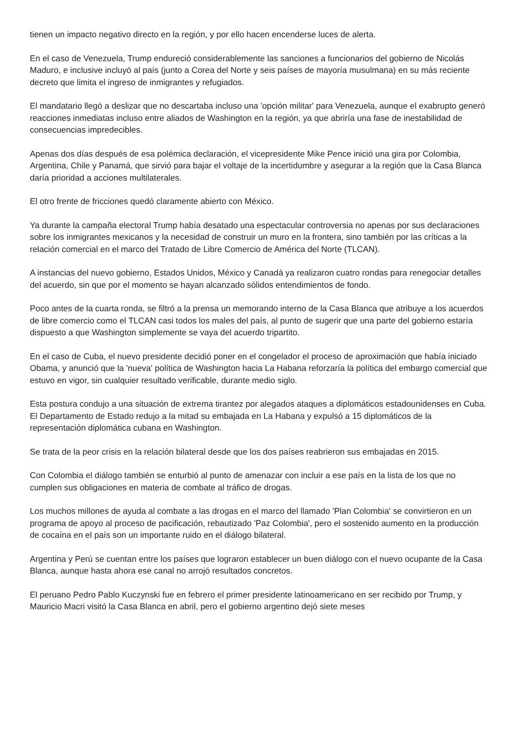tienen un impacto negativo directo en la región, y por ello hacen encenderse luces de alerta.
En el caso de Venezuela, Trump endureció considerablemente las sanciones a funcionarios del gobierno de Nicolás Maduro, e inclusive incluyó al país (junto a Corea del Norte y seis países de mayoría musulmana) en su más reciente decreto que limita el ingreso de inmigrantes y refugiados.
El mandatario llegó a deslizar que no descartaba incluso una 'opción militar' para Venezuela, aunque el exabrupto generó reacciones inmediatas incluso entre aliados de Washington en la región, ya que abriría una fase de inestabilidad de consecuencias impredecibles.
Apenas dos días después de esa polémica declaración, el vicepresidente Mike Pence inició una gira por Colombia, Argentina, Chile y Panamá, que sirvió para bajar el voltaje de la incertidumbre y asegurar a la región que la Casa Blanca daría prioridad a acciones multilaterales.
El otro frente de fricciones quedó claramente abierto con México.
Ya durante la campaña electoral Trump había desatado una espectacular controversia no apenas por sus declaraciones sobre los inmigrantes mexicanos y la necesidad de construir un muro en la frontera, sino también por las críticas a la relación comercial en el marco del Tratado de Libre Comercio de América del Norte (TLCAN).
A instancias del nuevo gobierno, Estados Unidos, México y Canadá ya realizaron cuatro rondas para renegociar detalles del acuerdo, sin que por el momento se hayan alcanzado sólidos entendimientos de fondo.
Poco antes de la cuarta ronda, se filtró a la prensa un memorando interno de la Casa Blanca que atribuye a los acuerdos de libre comercio como el TLCAN casi todos los males del país, al punto de sugerir que una parte del gobierno estaría dispuesto a que Washington simplemente se vaya del acuerdo tripartito.
En el caso de Cuba, el nuevo presidente decidió poner en el congelador el proceso de aproximación que había iniciado Obama, y anunció que la 'nueva' política de Washington hacia La Habana reforzaría la política del embargo comercial que estuvo en vigor, sin cualquier resultado verificable, durante medio siglo.
Esta postura condujo a una situación de extrema tirantez por alegados ataques a diplomáticos estadounidenses en Cuba. El Departamento de Estado redujo a la mitad su embajada en La Habana y expulsó a 15 diplomáticos de la representación diplomática cubana en Washington.
Se trata de la peor crisis en la relación bilateral desde que los dos países reabrieron sus embajadas en 2015.
Con Colombia el diálogo también se enturbió al punto de amenazar con incluir a ese país en la lista de los que no cumplen sus obligaciones en materia de combate al tráfico de drogas.
Los muchos millones de ayuda al combate a las drogas en el marco del llamado 'Plan Colombia' se convirtieron en un programa de apoyo al proceso de pacificación, rebautizado 'Paz Colombia', pero el sostenido aumento en la producción de cocaína en el país son un importante ruido en el diálogo bilateral.
Argentina y Perú se cuentan entre los países que lograron establecer un buen diálogo con el nuevo ocupante de la Casa Blanca, aunque hasta ahora ese canal no arrojó resultados concretos.
El peruano Pedro Pablo Kuczynski fue en febrero el primer presidente latinoamericano en ser recibido por Trump, y Mauricio Macri visitó la Casa Blanca en abril, pero el gobierno argentino dejó siete meses